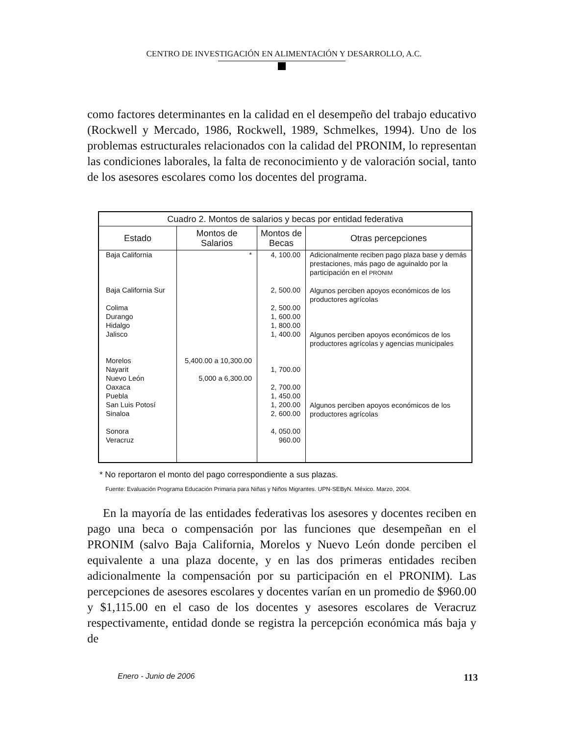CENTRO DE INVESTIGACIÓN EN ALIMENTACIÓN Y DESARROLLO, A.C.
como factores determinantes en la calidad en el desempeño del trabajo educativo (Rockwell y Mercado, 1986, Rockwell, 1989, Schmelkes, 1994). Uno de los problemas estructurales relacionados con la calidad del PRONIM, lo representan las condiciones laborales, la falta de reconocimiento y de valoración social, tanto de los asesores escolares como los docentes del programa.
| Cuadro 2. Montos de salarios y becas por entidad federativa | | | |
| --- | --- | --- | --- |
| Estado | Montos de Salarios | Montos de Becas | Otras percepciones |
| Baja California Baja California Sur Colima Durango Hidalgo Jalisco Morelos Nayarit Nuevo León Oaxaca Puebla San Luis Potosí Sinaloa Sonora Veracruz | * 5,400.00 a 10,300.00 5,000 a 6,300.00 | 4, 100.00 2, 500.00 2, 500.00 1, 600.00 1, 800.00 1, 400.00 1, 700.00 2, 700.00 1, 450.00 1, 200.00 2, 600.00 4, 050.00 960.00 | Adicionalmente reciben pago plaza base y demás prestaciones, más pago de aguinaldo por la participación en el PRONIM Algunos perciben apoyos económicos de los productores agrícolas Algunos perciben apoyos económicos de los productores agrícolas y agencias municipales Algunos perciben apoyos económicos de los productores agrícolas |
* No reportaron el monto del pago correspondiente a sus plazas.
Fuente: Evaluación Programa Educación Primaria para Niñas y Niños Migrantes. UPN-SEByN. México. Marzo, 2004.
En la mayoría de las entidades federativas los asesores y docentes reciben en pago una beca o compensación por las funciones que desempeñan en el PRONIM (salvo Baja California, Morelos y Nuevo León donde perciben el equivalente a una plaza docente, y en las dos primeras entidades reciben adicionalmente la compensación por su participación en el PRONIM). Las percepciones de asesores escolares y docentes varían en un promedio de $960.00 y $1,115.00 en el caso de los docentes y asesores escolares de Veracruz respectivamente, entidad donde se registra la percepción económica más baja y de
Enero - Junio de 2006 113